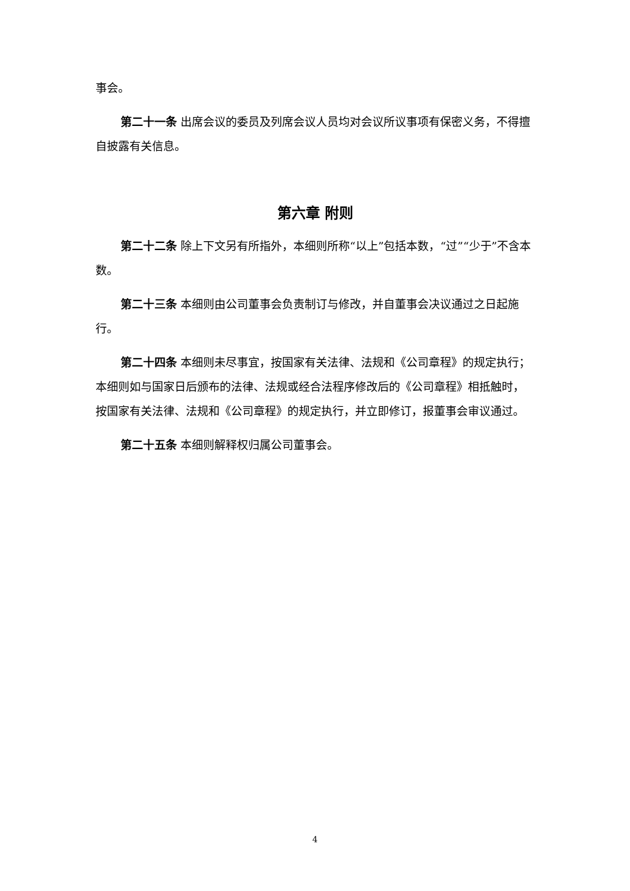事会。
第二十一条 出席会议的委员及列席会议人员均对会议所议事项有保密义务，不得擅自披露有关信息。
第六章 附则
第二十二条 除上下文另有所指外，本细则所称“以上”包括本数，“过”“少于”不含本数。
第二十三条 本细则由公司董事会负责制订与修改，并自董事会决议通过之日起施行。
第二十四条 本细则未尽事宜，按国家有关法律、法规和《公司章程》的规定执行；本细则如与国家日后颁布的法律、法规或经合法程序修改后的《公司章程》相抵触时，按国家有关法律、法规和《公司章程》的规定执行，并立即修订，报董事会审议通过。
第二十五条 本细则解释权归属公司董事会。
4